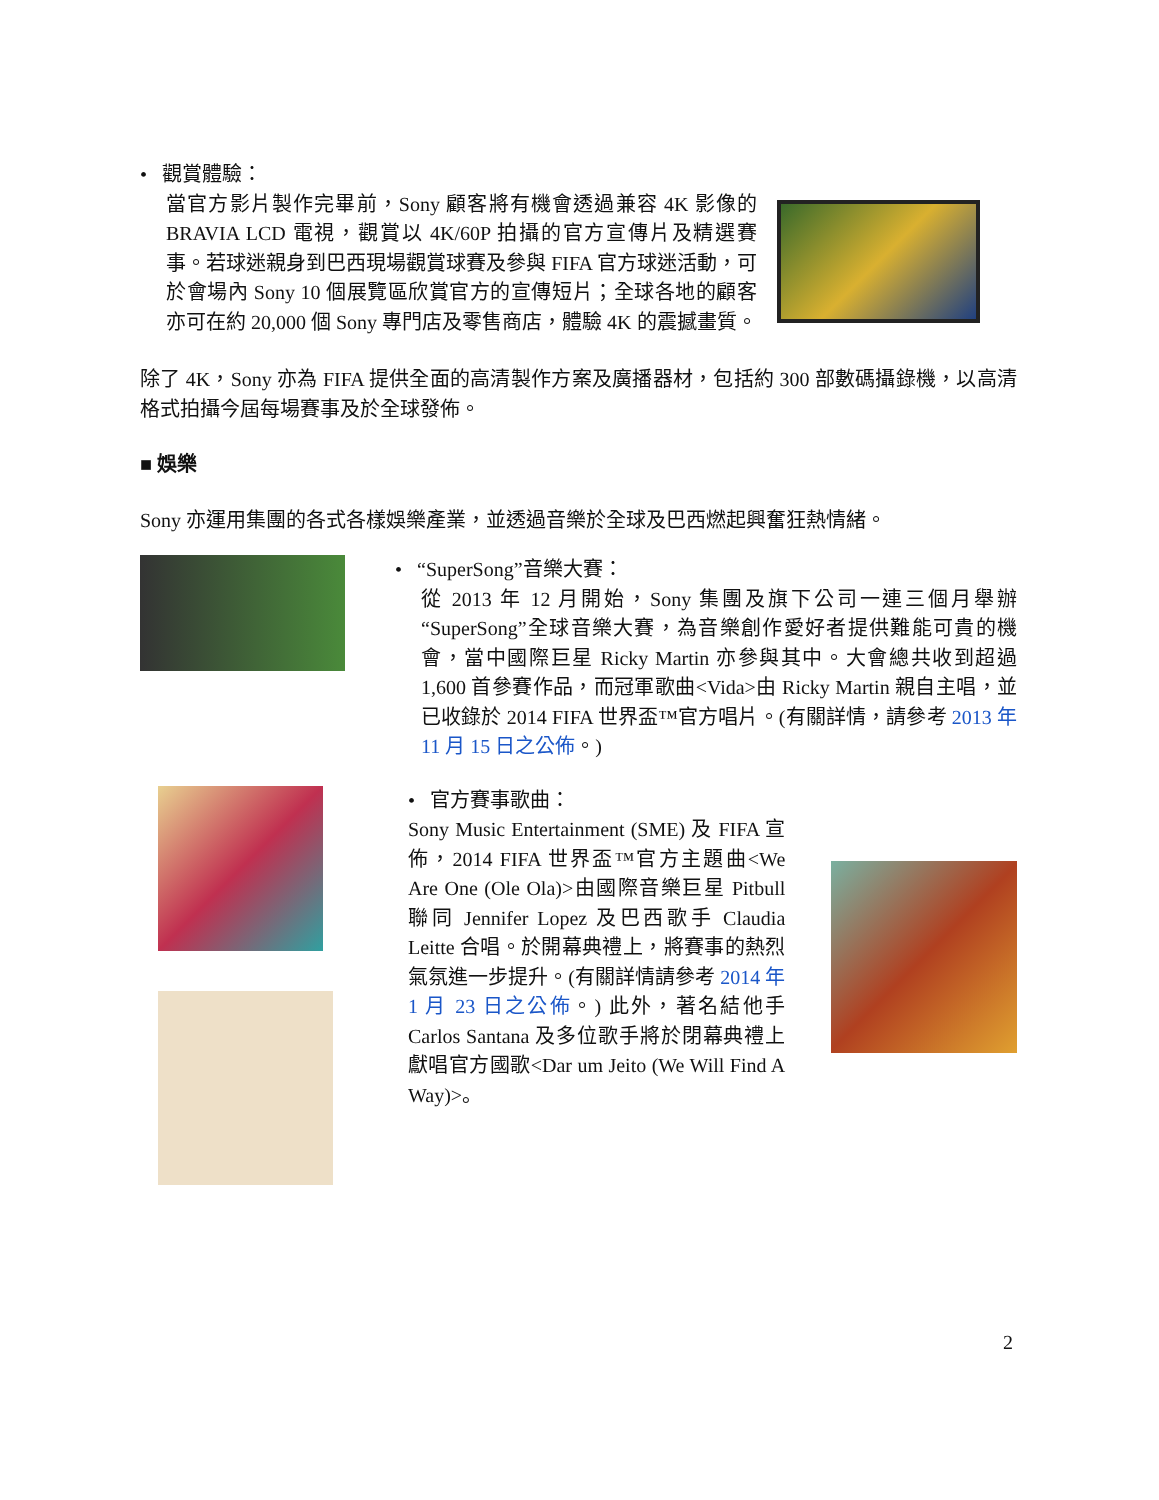• 觀賞體驗：
當官方影片製作完畢前，Sony 顧客將有機會透過兼容 4K 影像的 BRAVIA LCD 電視，觀賞以 4K/60P 拍攝的官方宣傳片及精選賽事。若球迷親身到巴西現場觀賞球賽及參與 FIFA 官方球迷活動，可於會場內 Sony 10 個展覽區欣賞官方的宣傳短片；全球各地的顧客亦可在約 20,000 個 Sony 專門店及零售商店，體驗 4K 的震撼畫質。
除了 4K，Sony 亦為 FIFA 提供全面的高清製作方案及廣播器材，包括約 300 部數碼攝錄機，以高清格式拍攝今屆每場賽事及於全球發佈。
■ 娛樂
Sony 亦運用集團的各式各樣娛樂產業，並透過音樂於全球及巴西燃起興奮狂熱情緒。
• “SuperSong”音樂大賽：
從 2013 年 12 月開始，Sony 集團及旗下公司一連三個月舉辦“SuperSong”全球音樂大賽，為音樂創作愛好者提供難能可貴的機會，當中國際巨星 Ricky Martin 亦參與其中。大會總共收到超過 1,600 首參賽作品，而冠軍歌曲<Vida>由 Ricky Martin 親自主唱，並已收錄於 2014 FIFA 世界盃™官方唱片。(有關詳情，請參考 2013 年 11 月 15 日之公佈。)
• 官方賽事歌曲：
Sony Music Entertainment (SME) 及 FIFA 宣佈，2014 FIFA 世界盃™官方主題曲<We Are One (Ole Ola)>由國際音樂巨星 Pitbull 聯同 Jennifer Lopez 及巴西歌手 Claudia Leitte 合唱。於開幕典禮上，將賽事的熱烈氣氛進一步提升。(有關詳情請參考 2014 年 1 月 23 日之公佈。) 此外，著名結他手 Carlos Santana 及多位歌手將於閉幕典禮上獻唱官方國歌<Dar um Jeito (We Will Find A Way)>。
2